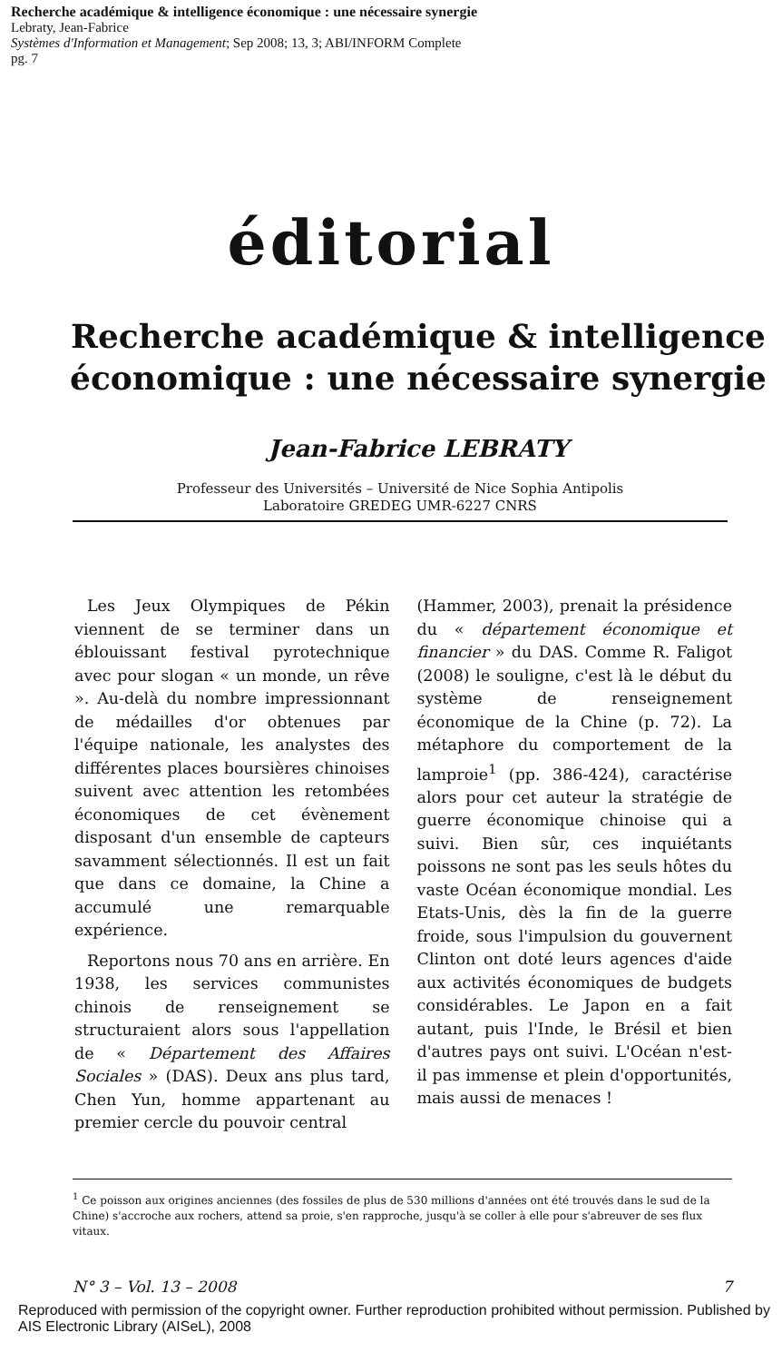Recherche académique & intelligence économique : une nécessaire synergie
Lebraty, Jean-Fabrice
Systèmes d'Information et Management; Sep 2008; 13, 3; ABI/INFORM Complete
pg. 7
éditorial
Recherche académique & intelligence économique : une nécessaire synergie
Jean-Fabrice LEBRATY
Professeur des Universités – Université de Nice Sophia Antipolis
Laboratoire GREDEG UMR-6227 CNRS
Les Jeux Olympiques de Pékin viennent de se terminer dans un éblouissant festival pyrotechnique avec pour slogan « un monde, un rêve ». Au-delà du nombre impressionnant de médailles d'or obtenues par l'équipe nationale, les analystes des différentes places boursières chinoises suivent avec attention les retombées économiques de cet évènement disposant d'un ensemble de capteurs savamment sélectionnés. Il est un fait que dans ce domaine, la Chine a accumulé une remarquable expérience.
Reportons nous 70 ans en arrière. En 1938, les services communistes chinois de renseignement se structuraient alors sous l'appellation de « Département des Affaires Sociales » (DAS). Deux ans plus tard, Chen Yun, homme appartenant au premier cercle du pouvoir central
(Hammer, 2003), prenait la présidence du « département économique et financier » du DAS. Comme R. Faligot (2008) le souligne, c'est là le début du système de renseignement économique de la Chine (p. 72). La métaphore du comportement de la lamproie<sup>1</sup> (pp. 386-424), caractérise alors pour cet auteur la stratégie de guerre économique chinoise qui a suivi. Bien sûr, ces inquiétants poissons ne sont pas les seuls hôtes du vaste Océan économique mondial. Les Etats-Unis, dès la fin de la guerre froide, sous l'impulsion du gouvernent Clinton ont doté leurs agences d'aide aux activités économiques de budgets considérables. Le Japon en a fait autant, puis l'Inde, le Brésil et bien d'autres pays ont suivi. L'Océan n'est-il pas immense et plein d'opportunités, mais aussi de menaces !
<sup>1</sup> Ce poisson aux origines anciennes (des fossiles de plus de 530 millions d'années ont été trouvés dans le sud de la Chine) s'accroche aux rochers, attend sa proie, s'en rapproche, jusqu'à se coller à elle pour s'abreuver de ses flux vitaux.
N° 3 – Vol. 13 – 2008 7
Reproduced with permission of the copyright owner. Further reproduction prohibited without permission. Published by AIS Electronic Library (AISeL), 2008